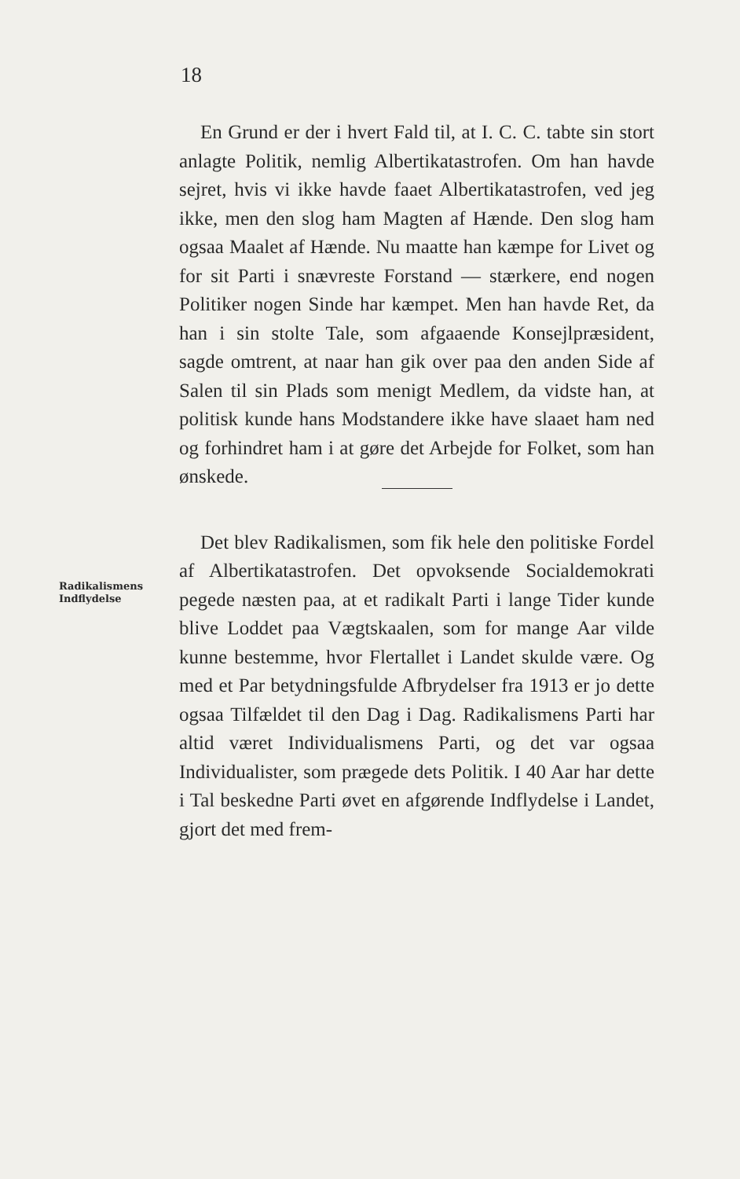18
En Grund er der i hvert Fald til, at I. C. C. tabte sin stort anlagte Politik, nemlig Albertikatastrofen. Om han havde sejret, hvis vi ikke havde faaet Albertikatastrofen, ved jeg ikke, men den slog ham Magten af Hænde. Den slog ham ogsaa Maalet af Hænde. Nu maatte han kæmpe for Livet og for sit Parti i snævreste Forstand — stærkere, end nogen Politiker nogen Sinde har kæmpet. Men han havde Ret, da han i sin stolte Tale, som afgaaende Konsejlpræsident, sagde omtrent, at naar han gik over paa den anden Side af Salen til sin Plads som menigt Medlem, da vidste han, at politisk kunde hans Modstandere ikke have slaaet ham ned og forhindret ham i at gøre det Arbejde for Folket, som han ønskede.
Det blev Radikalismen, som fik hele den politiske Fordel af Albertikatastrofen. Det opvoksende Socialdemokrati pegede næsten paa, at et radikalt Parti i lange Tider kunde blive Loddet paa Vægtskaalen, som for mange Aar vilde kunne bestemme, hvor Flertallet i Landet skulde være. Og med et Par betydningsfulde Afbrydelser fra 1913 er jo dette ogsaa Tilfældet til den Dag i Dag. Radikalismens Parti har altid været Individualismens Parti, og det var ogsaa Individualister, som prægede dets Politik. I 40 Aar har dette i Tal beskedne Parti øvet en afgørende Indflydelse i Landet, gjort det med frem-
Radikalismens
Indflydelse